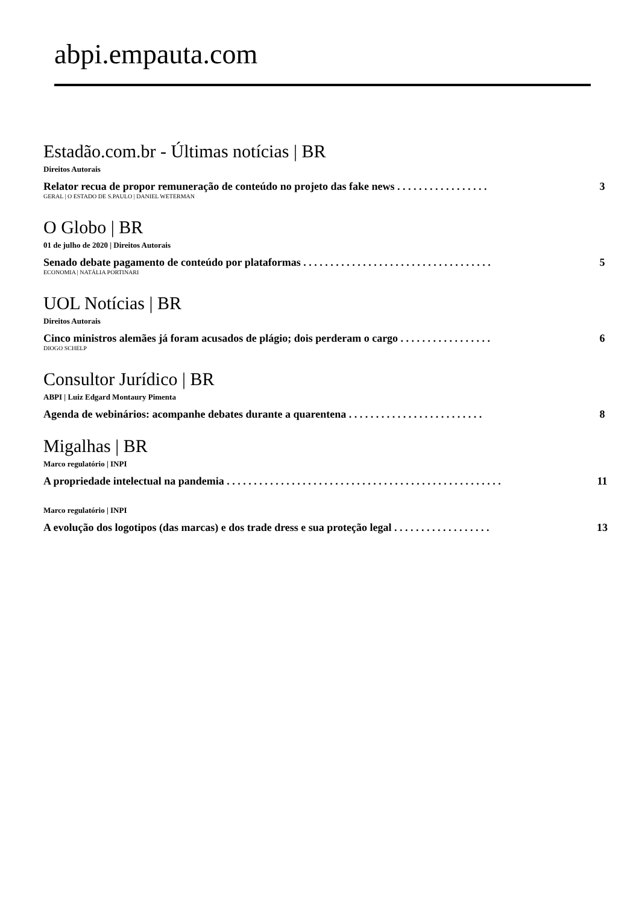abpi.empauta.com
Estadão.com.br - Últimas notícias | BR
Direitos Autorais
Relator recua de propor remuneração de conteúdo no projeto das fake news . . . . . . . . . . . . . . . . . 3
GERAL | O ESTADO DE S.PAULO | DANIEL WETERMAN
O Globo | BR
01 de julho de 2020 | Direitos Autorais
Senado debate pagamento de conteúdo por plataformas . . . . . . . . . . . . . . . . . . . . . . . . . . . . . . . . . . . 5
ECONOMIA | NATÁLIA PORTINARI
UOL Notícias | BR
Direitos Autorais
Cinco ministros alemães já foram acusados de plágio; dois perderam o cargo . . . . . . . . . . . . . . . . . 6
DIOGO SCHELP
Consultor Jurídico | BR
ABPI | Luiz Edgard Montaury Pimenta
Agenda de webinários: acompanhe debates durante a quarentena . . . . . . . . . . . . . . . . . . . . . . . . . 8
Migalhas | BR
Marco regulatório | INPI
A propriedade intelectual na pandemia . . . . . . . . . . . . . . . . . . . . . . . . . . . . . . . . . . . . . . . . . . . . . . . . . . . 11
Marco regulatório | INPI
A evolução dos logotipos (das marcas) e dos trade dress e sua proteção legal . . . . . . . . . . . . . . . . . . 13